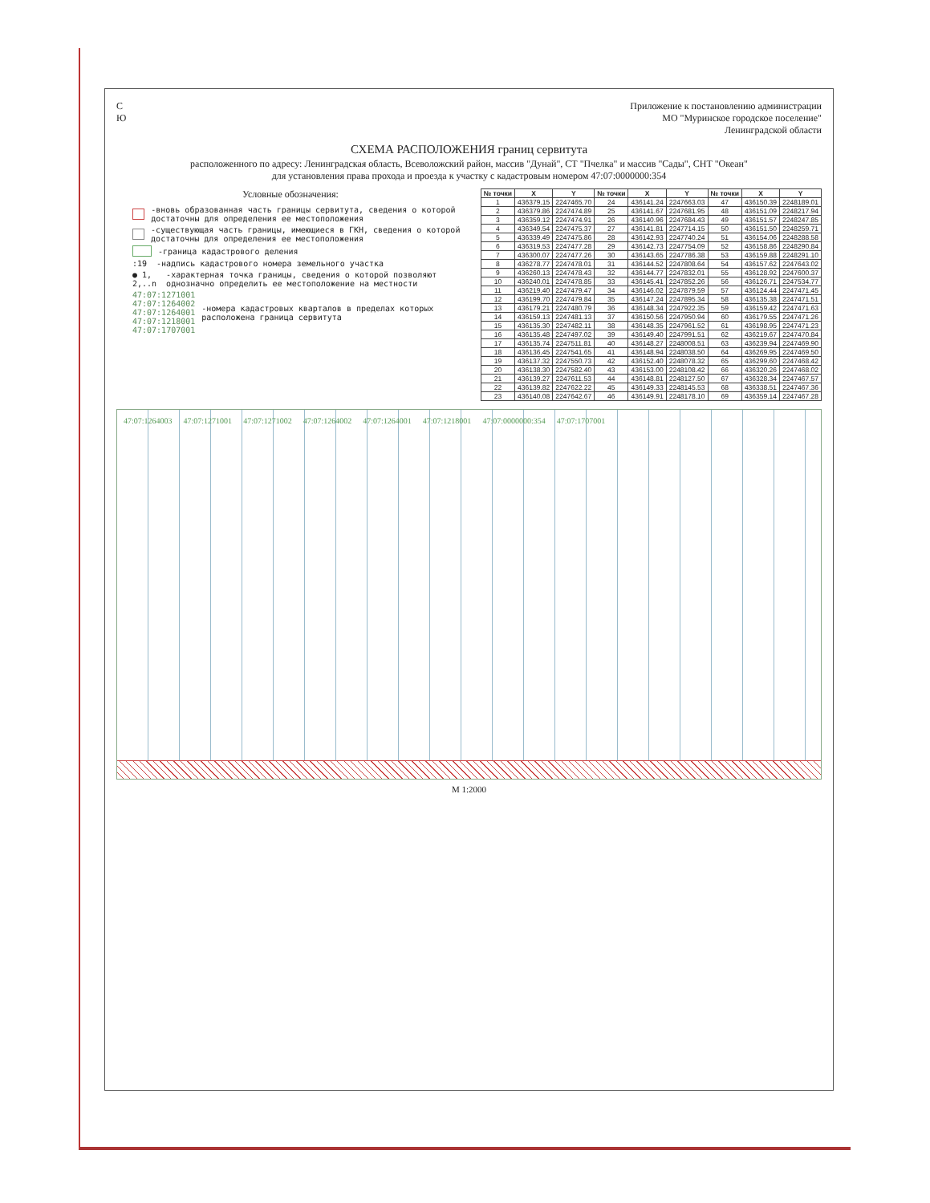С
Ю
Приложение к постановлению администрации
МО "Муринское городское поселение"
Ленинградской области
СХЕМА РАСПОЛОЖЕНИЯ границ сервитута
расположенного по адресу: Ленинградская область, Всеволожский район, массив "Дунай", СТ "Пчелка" и массив "Сады", СНТ "Океан"
для установления права прохода и проезда к участку с кадастровым номером 47:07:0000000:354
Условные обозначения:
-вновь образованная часть границы сервитута, сведения о которой достаточны для определения ее местоположения
-существующая часть границы, имеющиеся в ГКН, сведения о которой достаточны для определения ее местоположения
-граница кадастрового деления
:19 -надпись кадастрового номера земельного участка
● 1, 2,..n -характерная точка границы, сведения о которой позволяют однозначно определить ее местоположение на местности
47:07:1271001
47:07:1264002
47:07:1264001
47:07:1218001
47:07:1707001 -номера кадастровых кварталов в пределах которых расположена граница сервитута
| № точки | X | Y | № точки | X | Y | № точки | X | Y |
| --- | --- | --- | --- | --- | --- | --- | --- | --- |
| 1 | 436379.15 | 2247465.70 | 24 | 436141.24 | 2247663.03 | 47 | 436150.39 | 2248189.01 |
| 2 | 436379.86 | 2247474.89 | 25 | 436141.67 | 2247681.95 | 48 | 436151.09 | 2248217.94 |
| 3 | 436359.12 | 2247474.91 | 26 | 436140.96 | 2247684.43 | 49 | 436151.57 | 2248247.85 |
| 4 | 436349.54 | 2247475.37 | 27 | 436141.81 | 2247714.15 | 50 | 436151.50 | 2248259.71 |
| 5 | 436339.49 | 2247475.86 | 28 | 436142.93 | 2247740.24 | 51 | 436154.06 | 2248288.58 |
| 6 | 436319.53 | 2247477.28 | 29 | 436142.73 | 2247754.09 | 52 | 436158.86 | 2248290.84 |
| 7 | 436300.07 | 2247477.26 | 30 | 436143.65 | 2247786.38 | 53 | 436159.88 | 2248291.10 |
| 8 | 436278.77 | 2247478.01 | 31 | 436144.52 | 2247808.64 | 54 | 436157.62 | 2247643.02 |
| 9 | 436260.13 | 2247478.43 | 32 | 436144.77 | 2247832.01 | 55 | 436128.92 | 2247600.37 |
| 10 | 436240.01 | 2247478.85 | 33 | 436145.41 | 2247852.26 | 56 | 436126.71 | 2247534.77 |
| 11 | 436219.40 | 2247479.47 | 34 | 436146.02 | 2247879.59 | 57 | 436124.44 | 2247471.45 |
| 12 | 436199.70 | 2247479.84 | 35 | 436147.24 | 2247895.34 | 58 | 436135.38 | 2247471.51 |
| 13 | 436179.21 | 2247480.79 | 36 | 436148.34 | 2247922.35 | 59 | 436159.42 | 2247471.63 |
| 14 | 436159.13 | 2247481.13 | 37 | 436150.56 | 2247950.94 | 60 | 436179.55 | 2247471.26 |
| 15 | 436135.30 | 2247482.11 | 38 | 436148.35 | 2247961.52 | 61 | 436198.95 | 2247471.23 |
| 16 | 436135.48 | 2247497.02 | 39 | 436149.40 | 2247991.51 | 62 | 436219.67 | 2247470.84 |
| 17 | 436135.74 | 2247511.81 | 40 | 436148.27 | 2248008.51 | 63 | 436239.94 | 2247469.90 |
| 18 | 436136.45 | 2247541.65 | 41 | 436148.94 | 2248038.50 | 64 | 436269.95 | 2247469.50 |
| 19 | 436137.32 | 2247550.73 | 42 | 436152.40 | 2248078.32 | 65 | 436299.60 | 2247468.42 |
| 20 | 436138.30 | 2247582.40 | 43 | 436153.00 | 2248108.42 | 66 | 436320.26 | 2247468.02 |
| 21 | 436139.27 | 2247611.53 | 44 | 436148.81 | 2248127.50 | 67 | 436328.34 | 2247467.57 |
| 22 | 436139.82 | 2247622.22 | 45 | 436149.33 | 2248145.53 | 68 | 436338.51 | 2247467.36 |
| 23 | 436140.08 | 2247642.67 | 46 | 436149.91 | 2248178.10 | 69 | 436359.14 | 2247467.28 |
47:07:1264003 47:07:1271001 47:07:1271002 47:07:1264002 47:07:1264001 47:07:1218001 47:07:0000000:354 47:07:1707001
М 1:2000